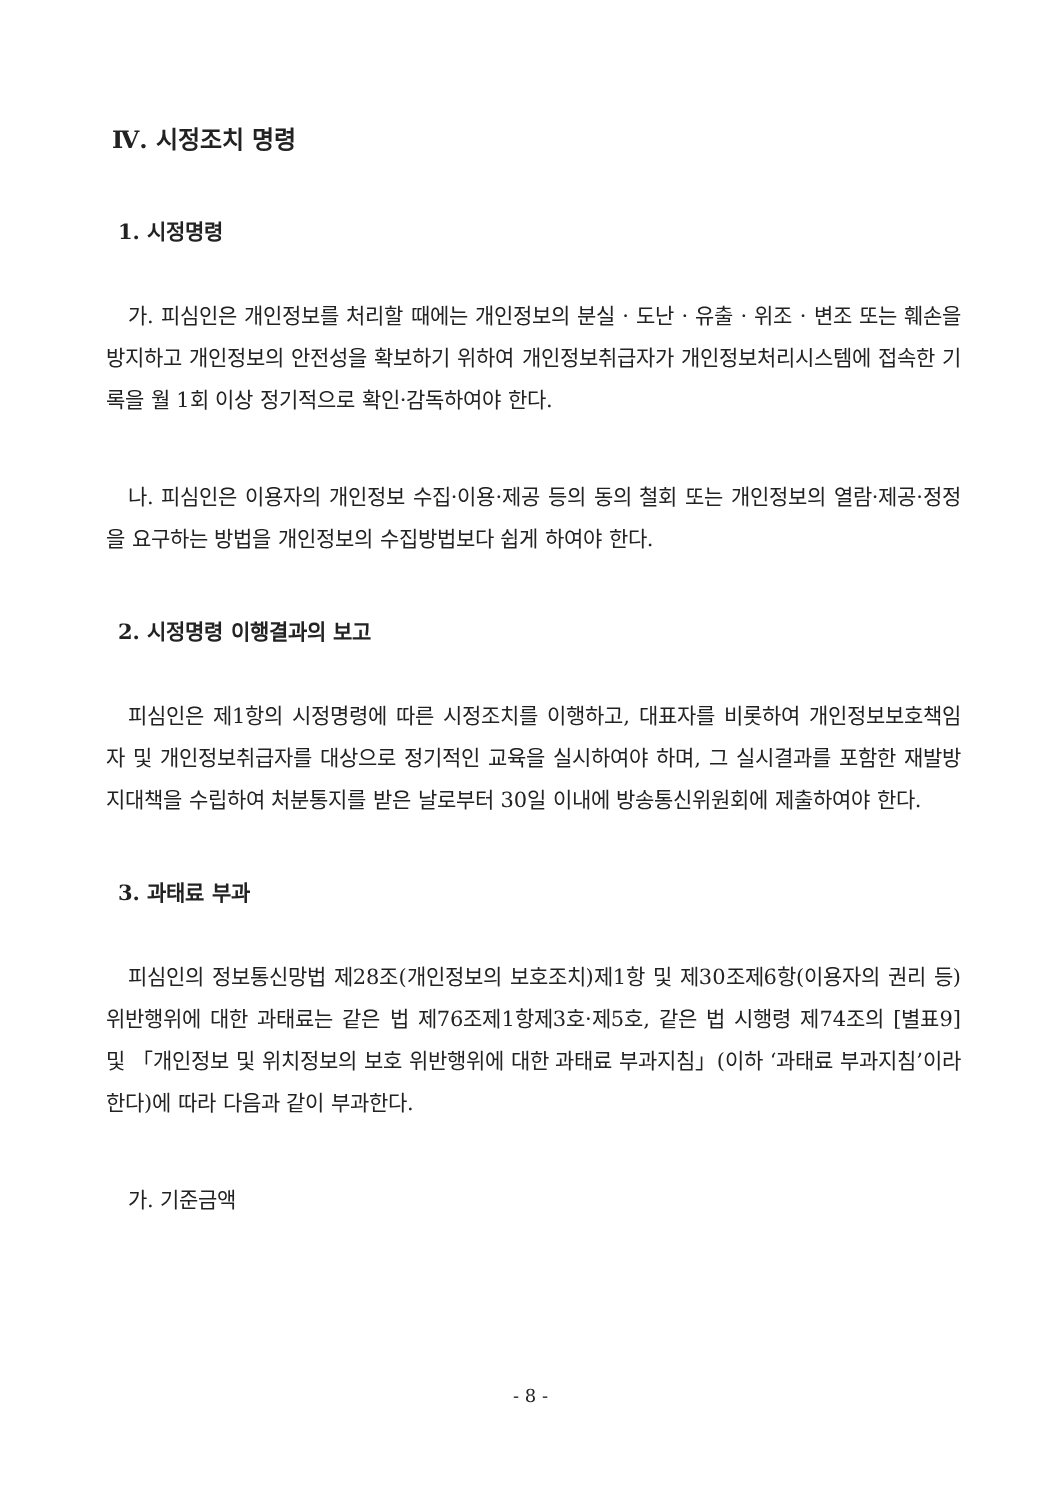Ⅳ. 시정조치 명령
1. 시정명령
가. 피심인은 개인정보를 처리할 때에는 개인정보의 분실 · 도난 · 유출 · 위조 · 변조 또는 훼손을 방지하고 개인정보의 안전성을 확보하기 위하여 개인정보취급자가 개인정보처리시스템에 접속한 기록을 월 1회 이상 정기적으로 확인·감독하여야 한다.
나. 피심인은 이용자의 개인정보 수집·이용·제공 등의 동의 철회 또는 개인정보의 열람·제공·정정을 요구하는 방법을 개인정보의 수집방법보다 쉽게 하여야 한다.
2. 시정명령 이행결과의 보고
피심인은 제1항의 시정명령에 따른 시정조치를 이행하고, 대표자를 비롯하여 개인정보보호책임자 및 개인정보취급자를 대상으로 정기적인 교육을 실시하여야 하며, 그 실시결과를 포함한 재발방지대책을 수립하여 처분통지를 받은 날로부터 30일 이내에 방송통신위원회에 제출하여야 한다.
3. 과태료 부과
피심인의 정보통신망법 제28조(개인정보의 보호조치)제1항 및 제30조제6항(이용자의 권리 등) 위반행위에 대한 과태료는 같은 법 제76조제1항제3호·제5호, 같은 법 시행령 제74조의 [별표9] 및 「개인정보 및 위치정보의 보호 위반행위에 대한 과태료 부과지침」(이하 ‘과태료 부과지침’이라 한다)에 따라 다음과 같이 부과한다.
가. 기준금액
- 8 -